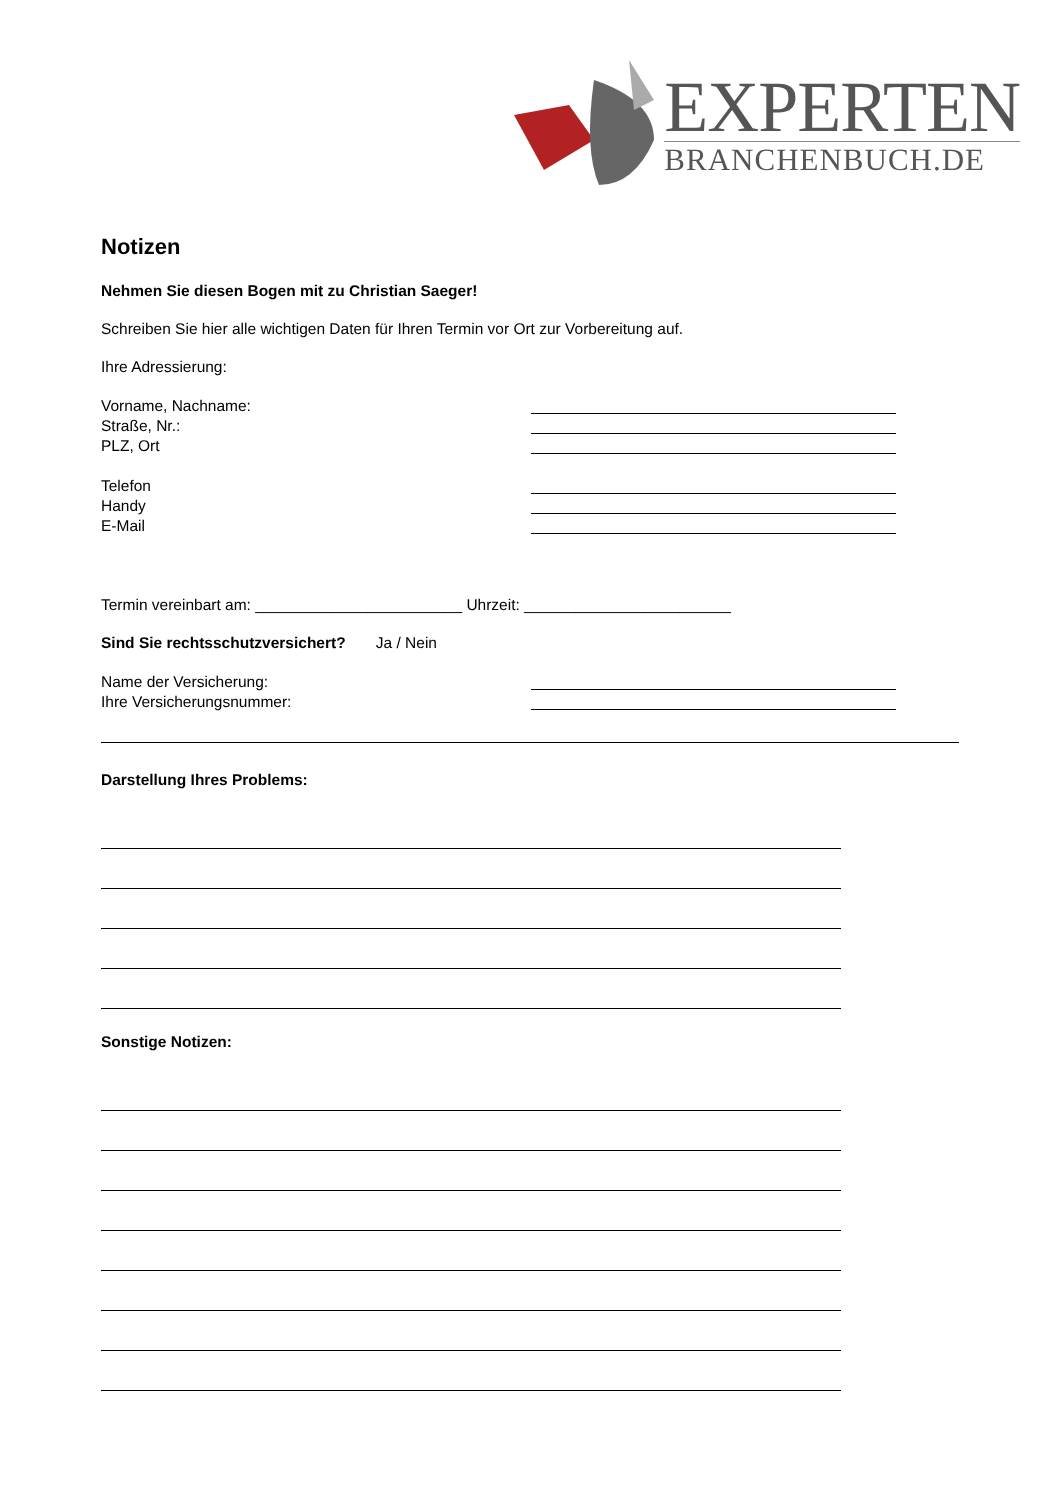EXPERTEN
BRANCHENBUCH.DE
Notizen
Nehmen Sie diesen Bogen mit zu Christian Saeger!
Schreiben Sie hier alle wichtigen Daten für Ihren Termin vor Ort zur Vorbereitung auf.
Ihre Adressierung:
Vorname, Nachname:
Straße, Nr.:
PLZ, Ort
Telefon
Handy
E-Mail
Termin vereinbart am: ________________________ Uhrzeit: ________________________
Sind Sie rechtsschutzversichert? Ja / Nein
Name der Versicherung:
Ihre Versicherungsnummer:
Darstellung Ihres Problems:
Sonstige Notizen: